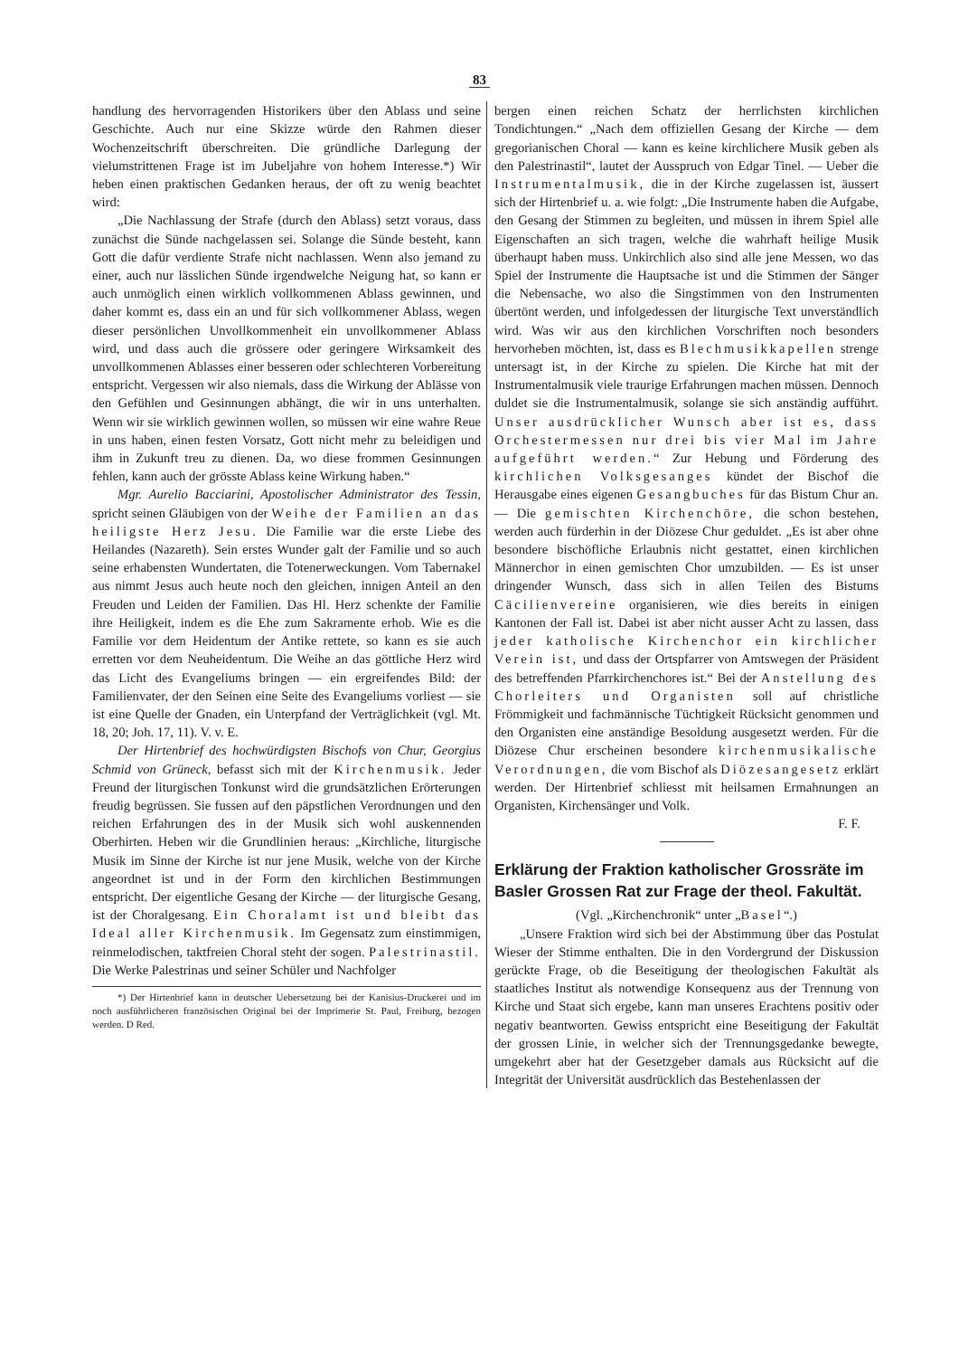83
handlung des hervorragenden Historikers über den Ablass und seine Geschichte. Auch nur eine Skizze würde den Rahmen dieser Wochenzeitschrift überschreiten. Die gründliche Darlegung der vielumstrittenen Frage ist im Jubeljahre von hohem Interesse.*) Wir heben einen praktischen Gedanken heraus, der oft zu wenig beachtet wird:
„Die Nachlassung der Strafe (durch den Ablass) setzt voraus, dass zunächst die Sünde nachgelassen sei. Solange die Sünde besteht, kann Gott die dafür verdiente Strafe nicht nachlassen. Wenn also jemand zu einer, auch nur lässlichen Sünde irgendwelche Neigung hat, so kann er auch unmöglich einen wirklich vollkommenen Ablass gewinnen, und daher kommt es, dass ein an und für sich vollkommener Ablass, wegen dieser persönlichen Unvollkommenheit ein unvollkommener Ablass wird, und dass auch die grössere oder geringere Wirksamkeit des unvollkommenen Ablasses einer besseren oder schlechteren Vorbereitung entspricht. Vergessen wir also niemals, dass die Wirkung der Ablässe von den Gefühlen und Gesinnungen abhängt, die wir in uns unterhalten. Wenn wir sie wirklich gewinnen wollen, so müssen wir eine wahre Reue in uns haben, einen festen Vorsatz, Gott nicht mehr zu beleidigen und ihm in Zukunft treu zu dienen. Da, wo diese frommen Gesinnungen fehlen, kann auch der grösste Ablass keine Wirkung haben.“
Mgr. Aurelio Bacciarini, Apostolischer Administrator des Tessin, spricht seinen Gläubigen von der Weihe der Familien an das heiligste Herz Jesu. Die Familie war die erste Liebe des Heilandes (Nazareth). Sein erstes Wunder galt der Familie und so auch seine erhabensten Wundertaten, die Totenerweckungen. Vom Tabernakel aus nimmt Jesus auch heute noch den gleichen, innigen Anteil an den Freuden und Leiden der Familien. Das Hl. Herz schenkte der Familie ihre Heiligkeit, indem es die Ehe zum Sakramente erhob. Wie es die Familie vor dem Heidentum der Antike rettete, so kann es sie auch erretten vor dem Neuheidentum. Die Weihe an das göttliche Herz wird das Licht des Evangeliums bringen — ein ergreifendes Bild: der Familienvater, der den Seinen eine Seite des Evangeliums vorliest — sie ist eine Quelle der Gnaden, ein Unterpfand der Verträglichkeit (vgl. Mt. 18, 20; Joh. 17, 11). V. v. E.
Der Hirtenbrief des hochwürdigsten Bischofs von Chur, Georgius Schmid von Grüneck, befasst sich mit der Kirchenmusik. Jeder Freund der liturgischen Tonkunst wird die grundsätzlichen Erörterungen freudig begrüssen. Sie fussen auf den päpstlichen Verordnungen und den reichen Erfahrungen des in der Musik sich wohl auskennenden Oberhirten. Heben wir die Grundlinien heraus: „Kirchliche, liturgische Musik im Sinne der Kirche ist nur jene Musik, welche von der Kirche angeordnet ist und in der Form den kirchlichen Bestimmungen entspricht. Der eigentliche Gesang der Kirche — der liturgische Gesang, ist der Choralgesang. Ein Choralamt ist und bleibt das Ideal aller Kirchenmusik. Im Gegensatz zum einstimmigen, reinmelodischen, taktfreien Choral steht der sogen. Palestrinastil. Die Werke Palestrinas und seiner Schüler und Nachfolger
*) Der Hirtenbrief kann in deutscher Uebersetzung bei der Kanisius-Druckerei und im noch ausführlicheren französischen Original bei der Imprimerie St. Paul, Freiburg, bezogen werden. D Red.
bergen einen reichen Schatz der herrlichsten kirchlichen Tondichtungen.“ „Nach dem offiziellen Gesang der Kirche — dem gregorianischen Choral — kann es keine kirchlichere Musik geben als den Palestrinastil“, lautet der Ausspruch von Edgar Tinel. — Ueber die Instrumentalmusik, die in der Kirche zugelassen ist, äussert sich der Hirtenbrief u. a. wie folgt: „Die Instrumente haben die Aufgabe, den Gesang der Stimmen zu begleiten, und müssen in ihrem Spiel alle Eigenschaften an sich tragen, welche die wahrhaft heilige Musik überhaupt haben muss. Unkirchlich also sind alle jene Messen, wo das Spiel der Instrumente die Hauptsache ist und die Stimmen der Sänger die Nebensache, wo also die Singstimmen von den Instrumenten übertönt werden, und infolgedessen der liturgische Text unverständlich wird. Was wir aus den kirchlichen Vorschriften noch besonders hervorheben möchten, ist, dass es Blechmusikkapellen strenge untersagt ist, in der Kirche zu spielen. Die Kirche hat mit der Instrumentalmusik viele traurige Erfahrungen machen müssen. Dennoch duldet sie die Instrumentalmusik, solange sie sich anständig aufführt. Unser ausdrücklicher Wunsch aber ist es, dass Orchestermessen nur drei bis vier Mal im Jahre aufgeführt werden.“ Zur Hebung und Förderung des kirchlichen Volksgesanges kündet der Bischof die Herausgabe eines eigenen Gesangbuches für das Bistum Chur an. — Die gemischten Kirchenchöre, die schon bestehen, werden auch fürderhin in der Diözese Chur geduldet. „Es ist aber ohne besondere bischöfliche Erlaubnis nicht gestattet, einen kirchlichen Männerchor in einen gemischten Chor umzubilden. — Es ist unser dringender Wunsch, dass sich in allen Teilen des Bistums Cäcilienvereine organisieren, wie dies bereits in einigen Kantonen der Fall ist. Dabei ist aber nicht ausser Acht zu lassen, dass jeder katholische Kirchenchor ein kirchlicher Verein ist, und dass der Ortspfarrer von Amtswegen der Präsident des betreffenden Pfarrkirchenchores ist.“ Bei der Anstellung des Chorleiters und Organisten soll auf christliche Frömmigkeit und fachmännische Tüchtigkeit Rücksicht genommen und den Organisten eine anständige Besoldung ausgesetzt werden. Für die Diözese Chur erscheinen besondere kirchenmusikalische Verordnungen, die vom Bischof als Diözesangesetz erklärt werden. Der Hirtenbrief schliesst mit heilsamen Ermahnungen an Organisten, Kirchensänger und Volk.
F. F.
Erklärung der Fraktion katholischer Grossräte im Basler Grossen Rat zur Frage der theol. Fakultät.
(Vgl. „Kirchenchronik“ unter „Basel“.)
„Unsere Fraktion wird sich bei der Abstimmung über das Postulat Wieser der Stimme enthalten. Die in den Vordergrund der Diskussion gerückte Frage, ob die Beseitigung der theologischen Fakultät als staatliches Institut als notwendige Konsequenz aus der Trennung von Kirche und Staat sich ergebe, kann man unseres Erachtens positiv oder negativ beantworten. Gewiss entspricht eine Beseitigung der Fakultät der grossen Linie, in welcher sich der Trennungsgedanke bewegte, umgekehrt aber hat der Gesetzgeber damals aus Rücksicht auf die Integrität der Universität ausdrücklich das Bestehenlassen der